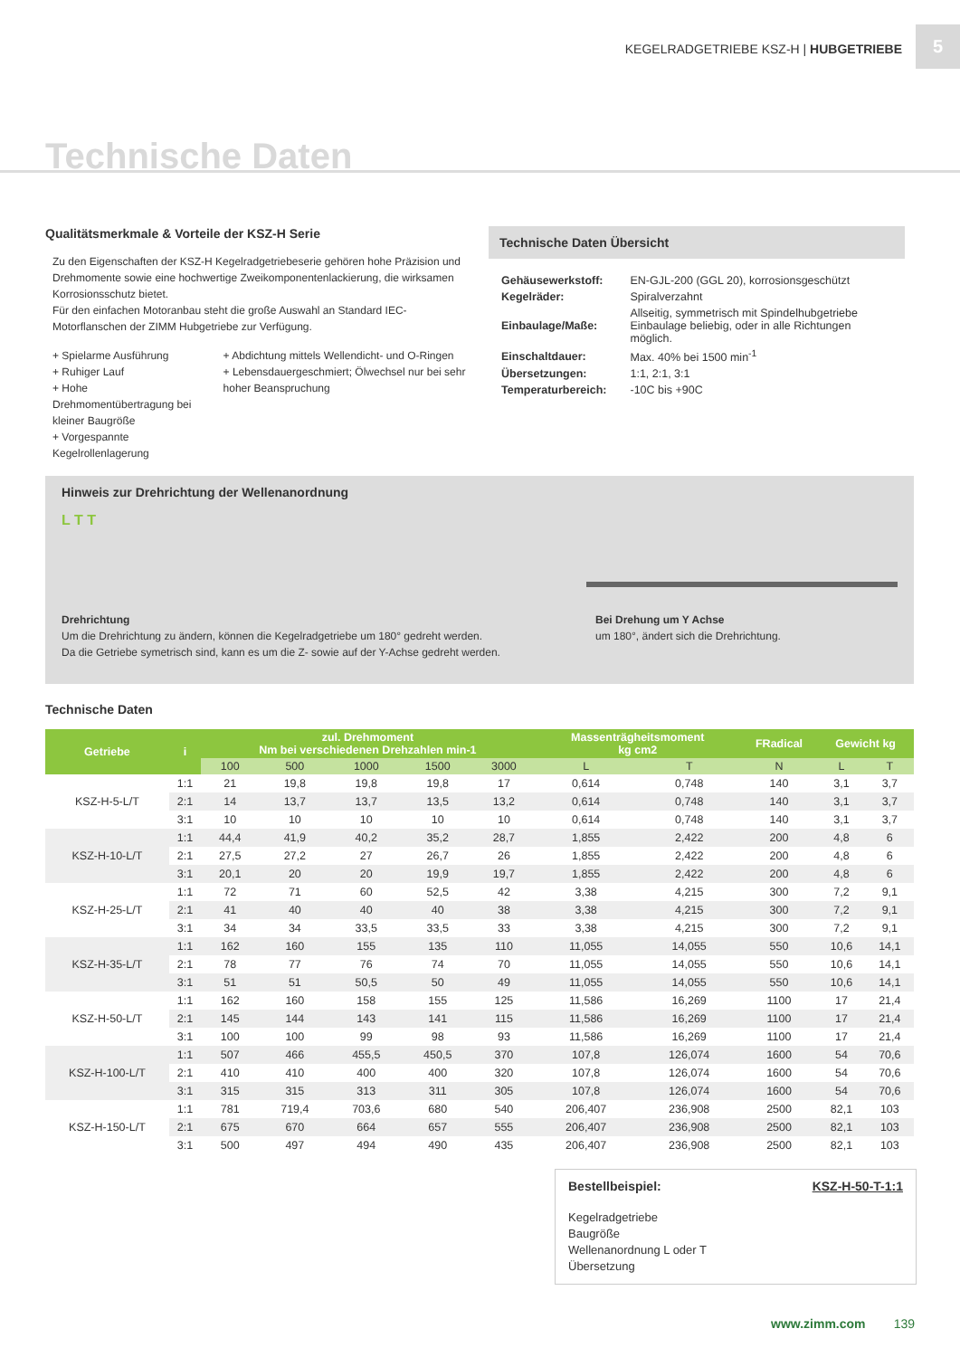KEGELRADGETRIEBE KSZ-H | HUBGETRIEBE
5
Technische Daten
Qualitätsmerkmale & Vorteile der KSZ-H Serie
Zu den Eigenschaften der KSZ-H Kegelradgetriebeserie gehören hohe Präzision und Drehmomente sowie eine hochwertige Zweikomponentenlackierung, die wirksamen Korrosionsschutz bietet.
Für den einfachen Motoranbau steht die große Auswahl an Standard IEC-Motorflanschen der ZIMM Hubgetriebe zur Verfügung.
+ Spielarme Ausführung
+ Ruhiger Lauf
+ Hohe Drehmomentübertragung bei kleiner Baugröße
+ Vorgespannte Kegelrollenlagerung
+ Abdichtung mittels Wellendicht- und O-Ringen
+ Lebensdauergeschmiert; Ölwechsel nur bei sehr hoher Beanspruchung
Technische Daten Übersicht
| Gehäusewerkstoff: | EN-GJL-200 (GGL 20), korrosionsgeschützt |
| Kegelräder: | Spiralverzahnt |
| Einbaulage/Maße: | Allseitig, symmetrisch mit Spindelhubgetriebe Einbaulage beliebig, oder in alle Richtungen möglich. |
| Einschaltdauer: | Max. 40% bei 1500 min<sup>-1</sup> |
| Übersetzungen: | 1:1, 2:1, 3:1 |
| Temperaturbereich: | -10C bis +90C |
Hinweis zur Drehrichtung der Wellenanordnung
L T T
Drehrichtung
Um die Drehrichtung zu ändern, können die Kegelradgetriebe um 180° gedreht werden.
Da die Getriebe symetrisch sind, kann es um die Z- sowie auf der Y-Achse gedreht werden.
Bei Drehung um Y Achse
um 180°, ändert sich die Drehrichtung.
Technische Daten
| Getriebe | i | zul. Drehmoment Nm bei verschiedenen Drehzahlen min-1 | | | | | Massenträgheitsmoment kg cm2 | | FRadical | Gewicht kg | |
| --- | --- | --- | --- | --- | --- | --- | --- | --- | --- | --- | --- |
| | | 100 | 500 | 1000 | 1500 | 3000 | L | T | N | L | T |
| KSZ-H-5-L/T | 1:1 | 21 | 19,8 | 19,8 | 19,8 | 17 | 0,614 | 0,748 | 140 | 3,1 | 3,7 |
| | 2:1 | 14 | 13,7 | 13,7 | 13,5 | 13,2 | 0,614 | 0,748 | 140 | 3,1 | 3,7 |
| | 3:1 | 10 | 10 | 10 | 10 | 10 | 0,614 | 0,748 | 140 | 3,1 | 3,7 |
| KSZ-H-10-L/T | 1:1 | 44,4 | 41,9 | 40,2 | 35,2 | 28,7 | 1,855 | 2,422 | 200 | 4,8 | 6 |
| | 2:1 | 27,5 | 27,2 | 27 | 26,7 | 26 | 1,855 | 2,422 | 200 | 4,8 | 6 |
| | 3:1 | 20,1 | 20 | 20 | 19,9 | 19,7 | 1,855 | 2,422 | 200 | 4,8 | 6 |
| KSZ-H-25-L/T | 1:1 | 72 | 71 | 60 | 52,5 | 42 | 3,38 | 4,215 | 300 | 7,2 | 9,1 |
| | 2:1 | 41 | 40 | 40 | 40 | 38 | 3,38 | 4,215 | 300 | 7,2 | 9,1 |
| | 3:1 | 34 | 34 | 33,5 | 33,5 | 33 | 3,38 | 4,215 | 300 | 7,2 | 9,1 |
| KSZ-H-35-L/T | 1:1 | 162 | 160 | 155 | 135 | 110 | 11,055 | 14,055 | 550 | 10,6 | 14,1 |
| | 2:1 | 78 | 77 | 76 | 74 | 70 | 11,055 | 14,055 | 550 | 10,6 | 14,1 |
| | 3:1 | 51 | 51 | 50,5 | 50 | 49 | 11,055 | 14,055 | 550 | 10,6 | 14,1 |
| KSZ-H-50-L/T | 1:1 | 162 | 160 | 158 | 155 | 125 | 11,586 | 16,269 | 1100 | 17 | 21,4 |
| | 2:1 | 145 | 144 | 143 | 141 | 115 | 11,586 | 16,269 | 1100 | 17 | 21,4 |
| | 3:1 | 100 | 100 | 99 | 98 | 93 | 11,586 | 16,269 | 1100 | 17 | 21,4 |
| KSZ-H-100-L/T | 1:1 | 507 | 466 | 455,5 | 450,5 | 370 | 107,8 | 126,074 | 1600 | 54 | 70,6 |
| | 2:1 | 410 | 410 | 400 | 400 | 320 | 107,8 | 126,074 | 1600 | 54 | 70,6 |
| | 3:1 | 315 | 315 | 313 | 311 | 305 | 107,8 | 126,074 | 1600 | 54 | 70,6 |
| KSZ-H-150-L/T | 1:1 | 781 | 719,4 | 703,6 | 680 | 540 | 206,407 | 236,908 | 2500 | 82,1 | 103 |
| | 2:1 | 675 | 670 | 664 | 657 | 555 | 206,407 | 236,908 | 2500 | 82,1 | 103 |
| | 3:1 | 500 | 497 | 494 | 490 | 435 | 206,407 | 236,908 | 2500 | 82,1 | 103 |
Bestellbeispiel: KSZ-H-50-T-1:1
Kegelradgetriebe
Baugröße
Wellenanordnung L oder T
Übersetzung
www.zimm.com 139